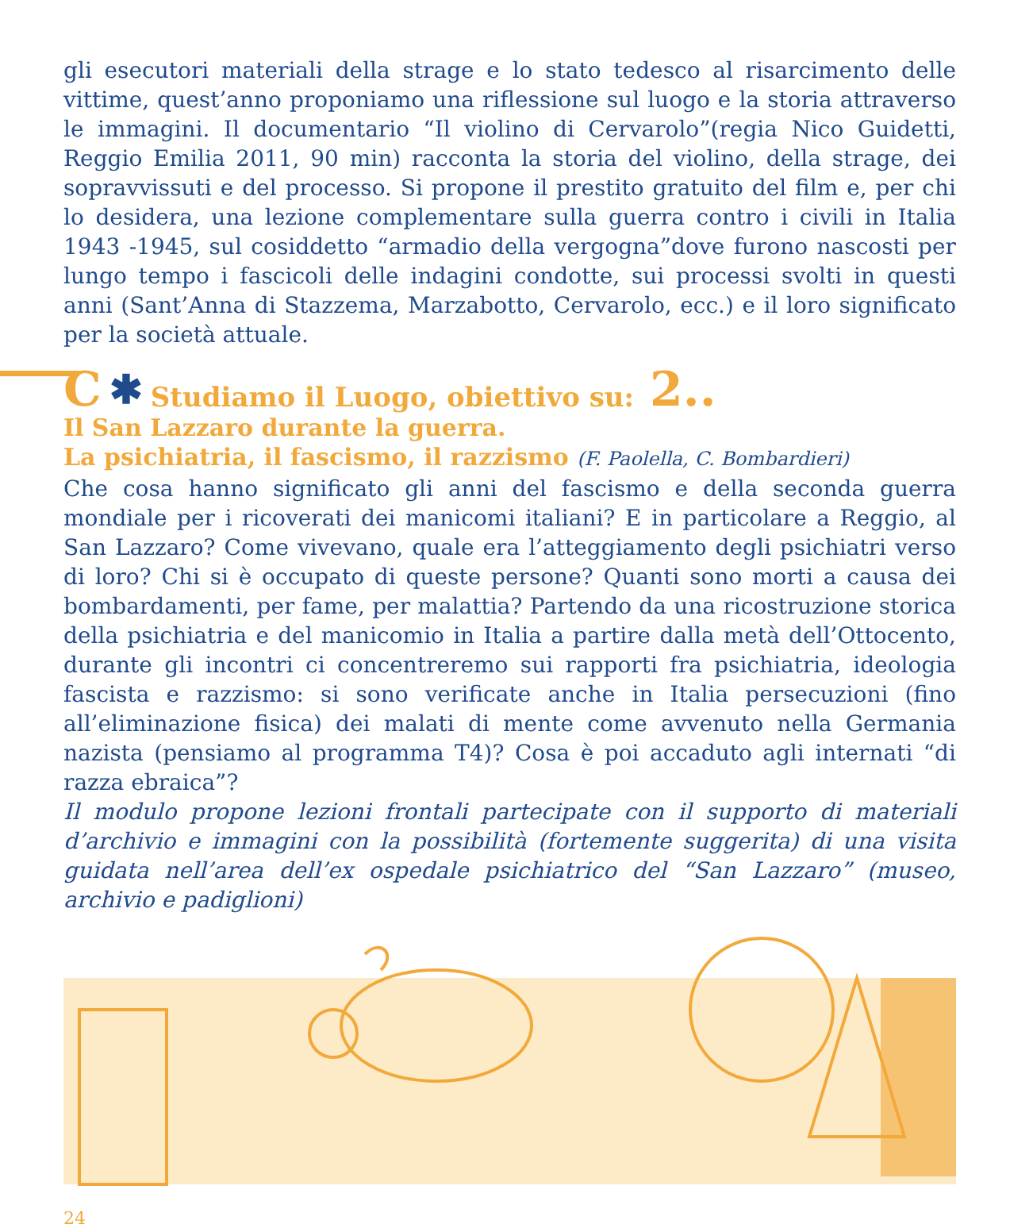gli esecutori materiali della strage e lo stato tedesco al risarcimento delle vittime, quest’anno proponiamo una riflessione sul luogo e la storia attraverso le immagini. Il documentario “Il violino di Cervarolo”(regia Nico Guidetti, Reggio Emilia 2011, 90 min) racconta la storia del violino, della strage, dei sopravvissuti e del processo. Si propone il prestito gratuito del film e, per chi lo desidera, una lezione complementare sulla guerra contro i civili in Italia 1943 -1945, sul cosiddetto “armadio della vergogna”dove furono nascosti per lungo tempo i fascicoli delle indagini condotte, sui processi svolti in questi anni (Sant’Anna di Stazzema, Marzabotto, Cervarolo, ecc.) e il loro significato per la società attuale.
C ✱ Studiamo il Luogo, obiettivo su: 2..
Il San Lazzaro durante la guerra.
La psichiatria, il fascismo, il razzismo (F. Paolella, C. Bombardieri)
Che cosa hanno significato gli anni del fascismo e della seconda guerra mondiale per i ricoverati dei manicomi italiani? E in particolare a Reggio, al San Lazzaro? Come vivevano, quale era l’atteggiamento degli psichiatri verso di loro? Chi si è occupato di queste persone? Quanti sono morti a causa dei bombardamenti, per fame, per malattia? Partendo da una ricostruzione storica della psichiatria e del manicomio in Italia a partire dalla metà dell’Ottocento, durante gli incontri ci concentreremo sui rapporti fra psichiatria, ideologia fascista e razzismo: si sono verificate anche in Italia persecuzioni (fino all’eliminazione fisica) dei malati di mente come avvenuto nella Germania nazista (pensiamo al programma T4)? Cosa è poi accaduto agli internati “di razza ebraica”?
Il modulo propone lezioni frontali partecipate con il supporto di materiali d’archivio e immagini con la possibilità (fortemente suggerita) di una visita guidata nell’area dell’ex ospedale psichiatrico del “San Lazzaro” (museo, archivio e padiglioni)
24